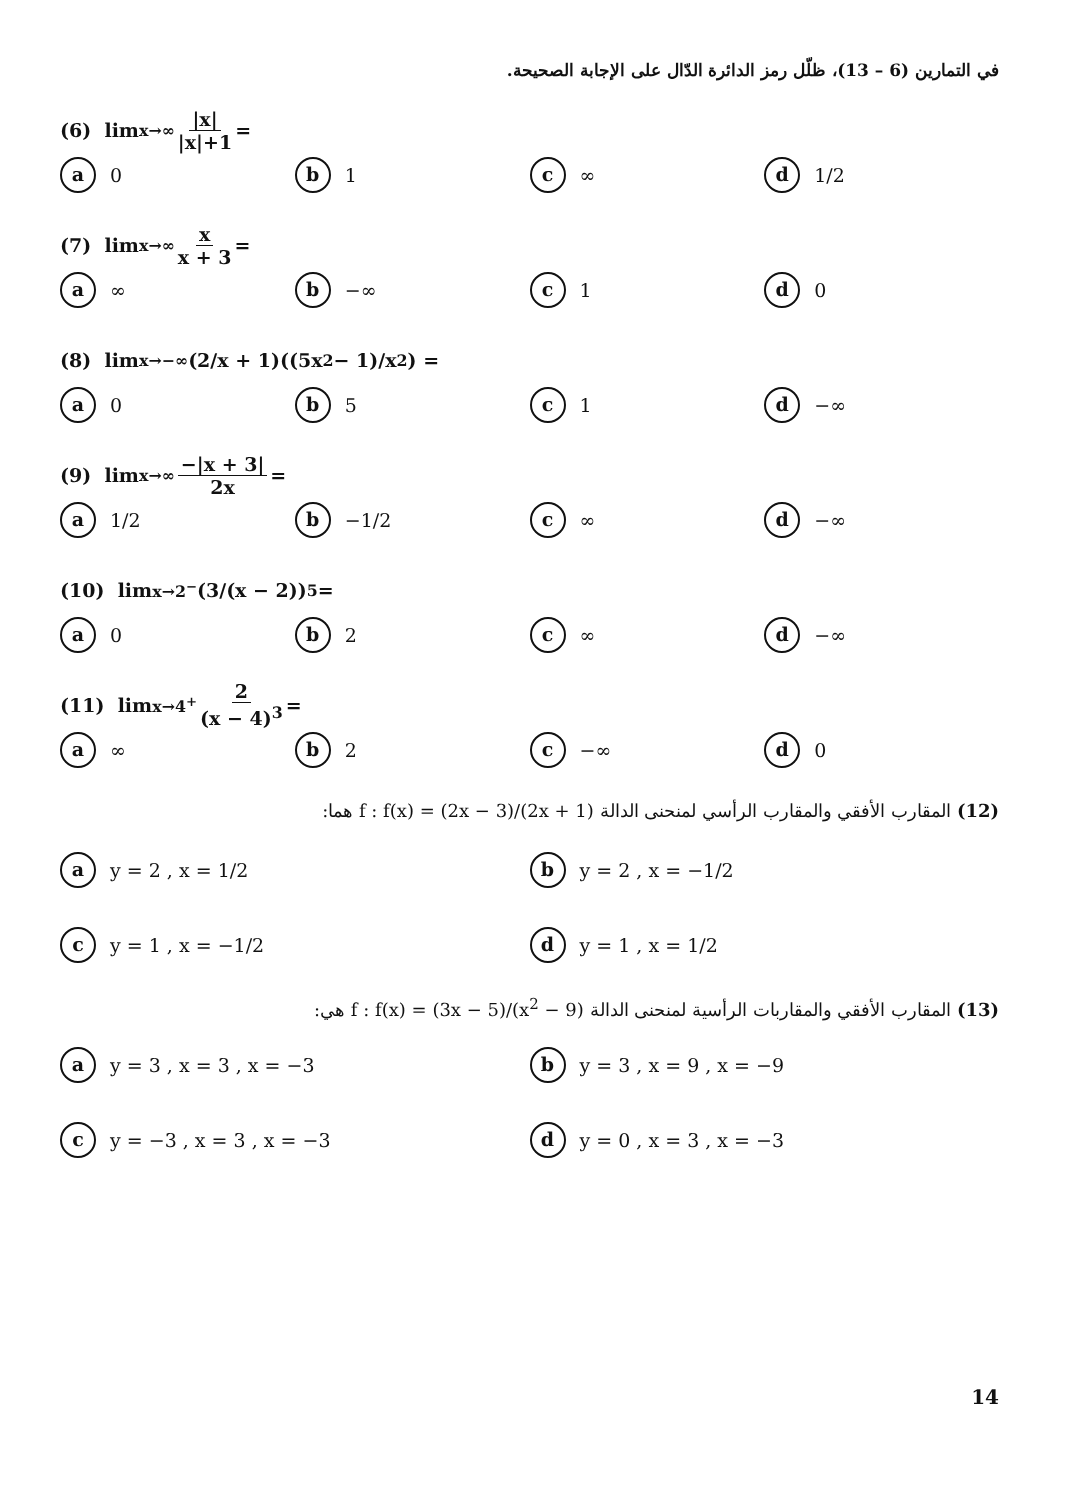في التمارين (6 – 13)، ظلّل رمز الدائرة الدّال على الإجابة الصحيحة.
(6) lim<sub>x→∞</sub> |x| |x|+1 =
a 0
b 1
c ∞
d 1/2
(7) lim<sub>x→∞</sub> x x + 3 =
a ∞
b −∞
c 1
d 0
(8) lim<sub>x→−∞</sub> (2/x + 1)((5x<sup>2</sup> − 1)/x<sup>2</sup>) =
a 0
b 5
c 1
d −∞
(9) lim<sub>x→∞</sub> −|x + 3| 2x =
a 1/2
b −1/2
c ∞
d −∞
(10) lim<sub>x→2<sup>−</sup></sub> (3/(x − 2))<sup>5</sup> =
a 0
b 2
c ∞
d −∞
(11) lim<sub>x→4<sup>+</sup></sub> 2 (x − 4)<sup>3</sup> =
a ∞
b 2
c −∞
d 0
(12) المقارب الأفقي والمقارب الرأسي لمنحنى الدالة f : f(x) = (2x − 3)/(2x + 1) هما:
a y = 2 , x = 1/2
b y = 2 , x = −1/2
c y = 1 , x = −1/2
d y = 1 , x = 1/2
(13) المقارب الأفقي والمقاربات الرأسية لمنحنى الدالة f : f(x) = (3x − 5)/(x<sup>2</sup> − 9) هي:
a y = 3 , x = 3 , x = −3
b y = 3 , x = 9 , x = −9
c y = −3 , x = 3 , x = −3
d y = 0 , x = 3 , x = −3
14